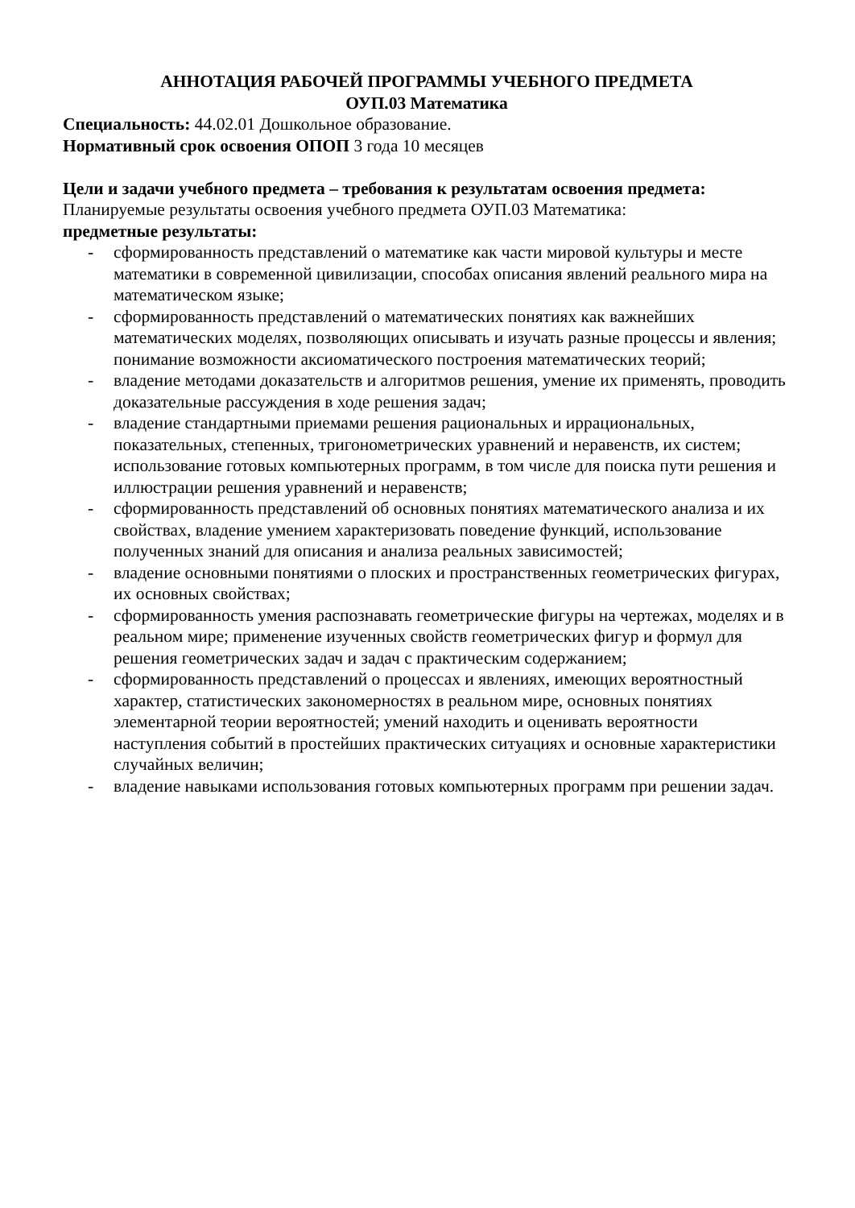АННОТАЦИЯ РАБОЧЕЙ ПРОГРАММЫ УЧЕБНОГО ПРЕДМЕТА
ОУП.03 Математика
Специальность: 44.02.01 Дошкольное образование.
Нормативный срок освоения ОПОП 3 года 10 месяцев
Цели и задачи учебного предмета – требования к результатам освоения предмета:
Планируемые результаты освоения учебного предмета ОУП.03 Математика:
предметные результаты:
- сформированность представлений о математике как части мировой культуры и месте математики в современной цивилизации, способах описания явлений реального мира на математическом языке;
- сформированность представлений о математических понятиях как важнейших математических моделях, позволяющих описывать и изучать разные процессы и явления; понимание возможности аксиоматического построения математических теорий;
- владение методами доказательств и алгоритмов решения, умение их применять, проводить доказательные рассуждения в ходе решения задач;
- владение стандартными приемами решения рациональных и иррациональных, показательных, степенных, тригонометрических уравнений и неравенств, их систем; использование готовых компьютерных программ, в том числе для поиска пути решения и иллюстрации решения уравнений и неравенств;
- сформированность представлений об основных понятиях математического анализа и их свойствах, владение умением характеризовать поведение функций, использование полученных знаний для описания и анализа реальных зависимостей;
- владение основными понятиями о плоских и пространственных геометрических фигурах, их основных свойствах;
- сформированность умения распознавать геометрические фигуры на чертежах, моделях и в реальном мире; применение изученных свойств геометрических фигур и формул для решения геометрических задач и задач с практическим содержанием;
- сформированность представлений о процессах и явлениях, имеющих вероятностный характер, статистических закономерностях в реальном мире, основных понятиях элементарной теории вероятностей; умений находить и оценивать вероятности наступления событий в простейших практических ситуациях и основные характеристики случайных величин;
- владение навыками использования готовых компьютерных программ при решении задач.